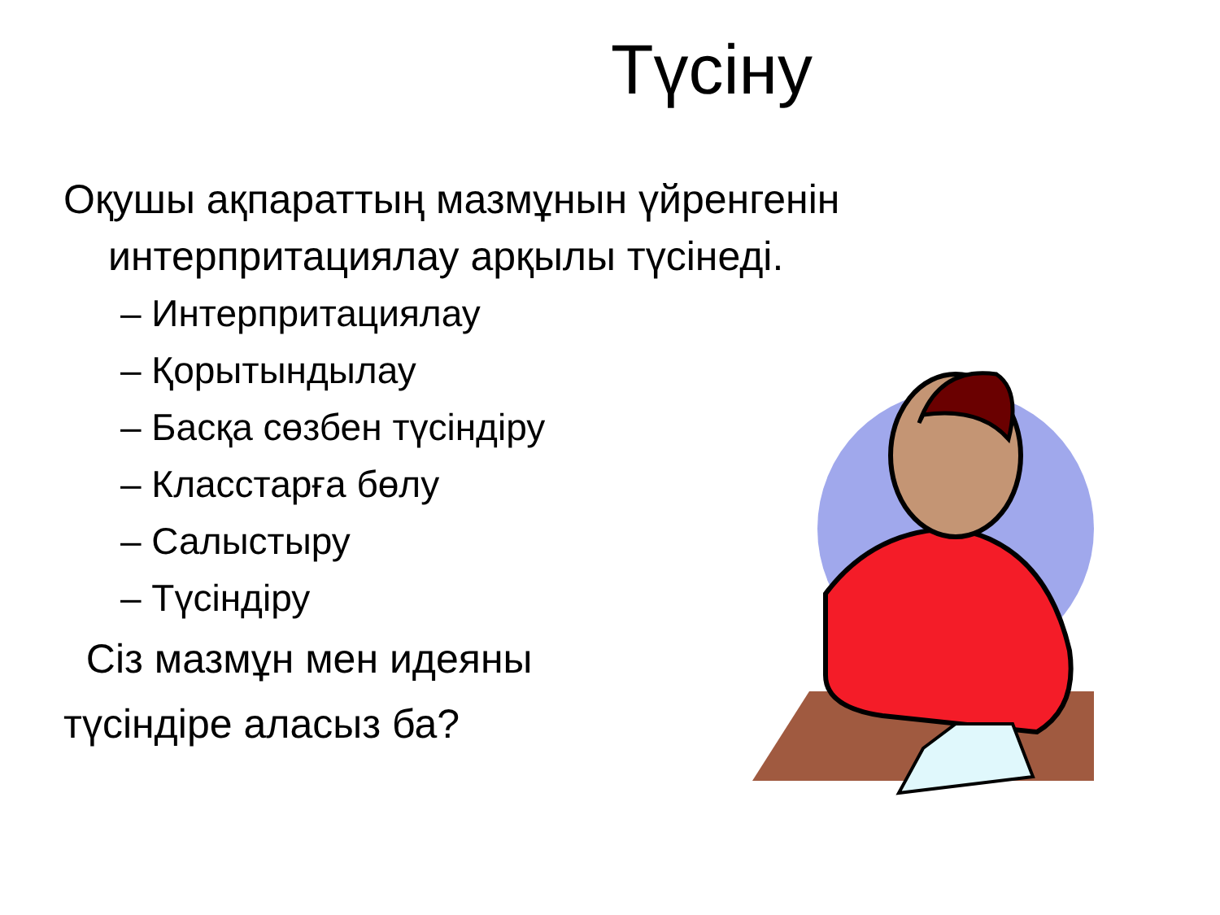Түсіну
Оқушы ақпараттың мазмұнын үйренгенін интерпритациялау арқылы түсінеді.
– Интерпритациялау
– Қорытындылау
– Басқа сөзбен түсіндіру
– Класстарға бөлу
– Салыстыру
– Түсіндіру
Сіз мазмұн мен идеяны
түсіндіре аласыз ба?